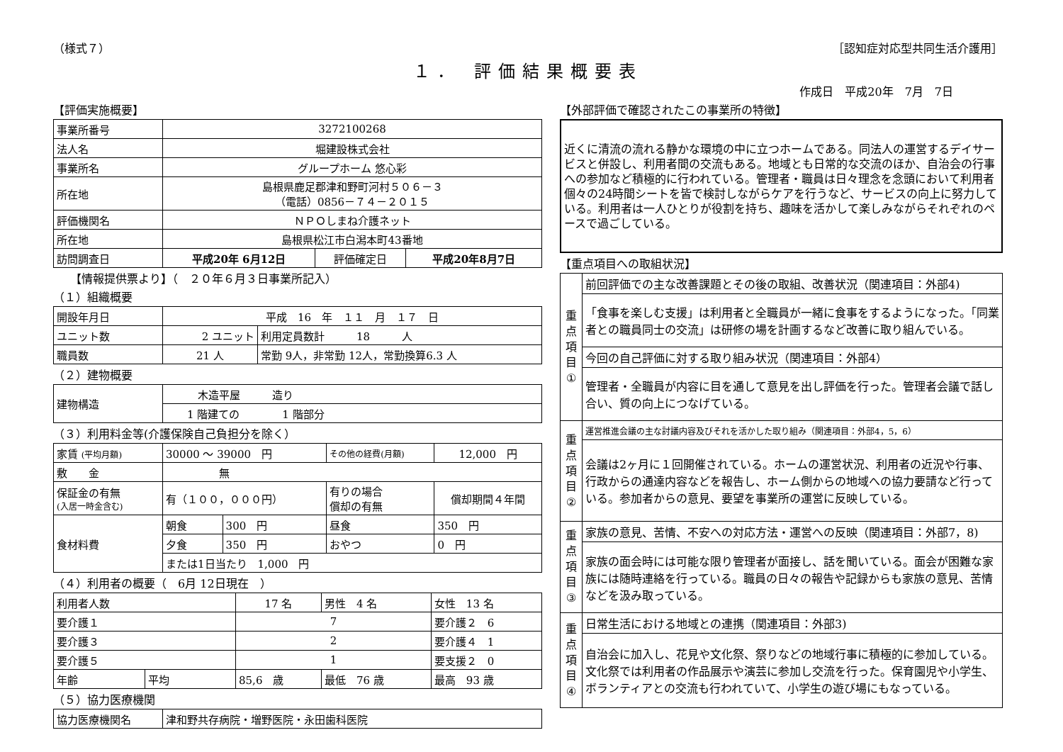（様式７） ［認知症対応型共同生活介護用］
１． 評価結果概要表
作成日　平成20年　7月　7日
【評価実施概要】
| 事業所番号 | 3272100268 | | |
| 法人名 | 堀建設株式会社 | | |
| 事業所名 | グループホーム 悠心彩 | | |
| 所在地 | 島根県鹿足郡津和野町河村５０６－３ （電話）0856－７４－２０１５ | | |
| 評価機関名 | ＮＰＯしまね介護ネット | | |
| 所在地 | 島根県松江市白潟本町43番地 | | |
| 訪問調査日 | 平成20年 6月12日 | 評価確定日 | 平成20年8月7日 |
　　【情報提供票より】（　２０年６月３日事業所記入）
（１）組織概要
| 開設年月日 | 平成 16 年 １１ 月 １７ 日 | |
| ユニット数 | 2 ユニット | 利用定員数計 18 人 |
| 職員数 | 21 人 | 常勤 9人，非常勤 12人，常勤換算6.3 人 |
（２）建物概要
| 建物構造 | 木造平屋 造り |
| | 1 階建ての 1 階部分 |
（３）利用料金等(介護保険自己負担分を除く）
| 家賃 (平均月額) | 30000 ～ 39000 円 | | その他の経費(月額) | | 12,000 円 |
| 敷 金 | 無 | | | | |
| 保証金の有無 (入居一時金含む) | 有（１００，０００円） | | 有りの場合 償却の有無 | | 償却期間４年間 |
| 食材料費 | 朝食 | 300 円 | 昼食 | 350 円 | |
| | 夕食 | 350 円 | おやつ | 0 円 | |
| | または1日当たり 1,000 円 | | | | |
（４）利用者の概要（　6月 12日現在　）
| 利用者人数 | | 17 名 | 男性 4 名 | 女性 13 名 |
| 要介護１ | | 7 | | 要介護２ 6 |
| 要介護３ | | 2 | | 要介護４ 1 |
| 要介護５ | | 1 | | 要支援２ 0 |
| 年齢 | 平均 | 85,6 歳 | 最低 76 歳 | 最高 93 歳 |
（５）協力医療機関
| 協力医療機関名 | 津和野共存病院・増野医院・永田歯科医院 |
【外部評価で確認されたこの事業所の特徴】
近くに清流の流れる静かな環境の中に立つホームである。同法人の運営するデイサービスと併設し、利用者間の交流もある。地域とも日常的な交流のほか、自治会の行事への参加など積極的に行われている。管理者・職員は日々理念を念頭において利用者個々の24時間シートを皆で検討しながらケアを行うなど、サービスの向上に努力している。利用者は一人ひとりが役割を持ち、趣味を活かして楽しみながらそれぞれのペースで過ごしている。
【重点項目への取組状況】
| 重 点 項 目 ① | 前回評価での主な改善課題とその後の取組、改善状況（関連項目：外部4) |
| | 「食事を楽しむ支援」は利用者と全職員が一緒に食事をするようになった。「同業者との職員同士の交流」は研修の場を計画するなど改善に取り組んでいる。 |
| | 今回の自己評価に対する取り組み状況（関連項目：外部4） |
| | 管理者・全職員が内容に目を通して意見を出し評価を行った。管理者会議で話し合い、質の向上につなげている。 |
| 重 点 項 目 ② | 運営推進会議の主な討議内容及びそれを活かした取り組み（関連項目：外部4，5，6） |
| | 会議は2ヶ月に１回開催されている。ホームの運営状況、利用者の近況や行事、行政からの通達内容などを報告し、ホーム側からの地域への協力要請など行っている。参加者からの意見、要望を事業所の運営に反映している。 |
| 重 点 項 目 ③ | 家族の意見、苦情、不安への対応方法・運営への反映（関連項目：外部7，8) |
| | 家族の面会時には可能な限り管理者が面接し、話を聞いている。面会が困難な家族には随時連絡を行っている。職員の日々の報告や記録からも家族の意見、苦情などを汲み取っている。 |
| 重 点 項 目 ④ | 日常生活における地域との連携（関連項目：外部3) |
| | 自治会に加入し、花見や文化祭、祭りなどの地域行事に積極的に参加している。文化祭では利用者の作品展示や演芸に参加し交流を行った。保育園児や小学生、ボランティアとの交流も行われていて、小学生の遊び場にもなっている。 |